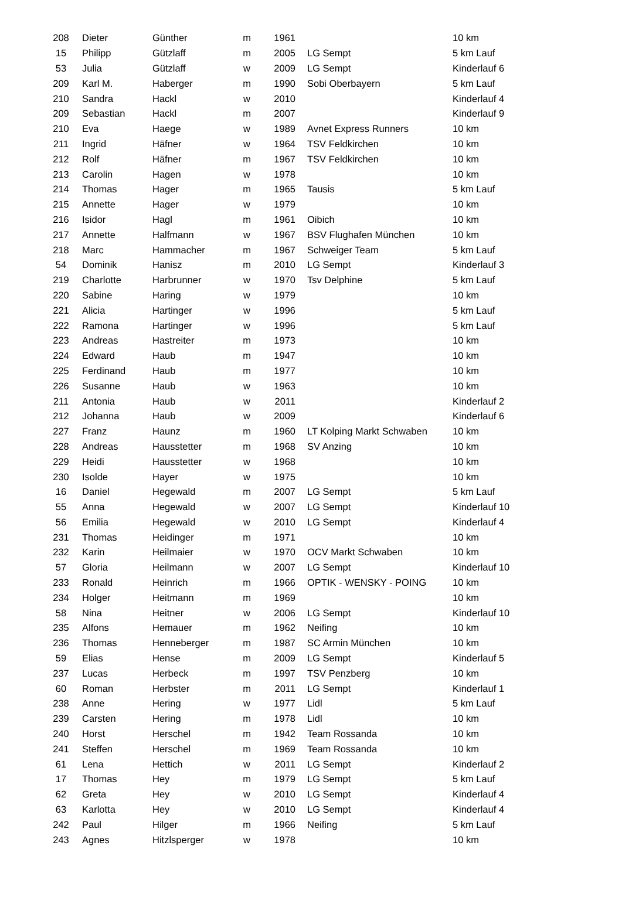| 208 | Dieter | Günther | m | 1961 | | 10 km |
| 15 | Philipp | Gützlaff | m | 2005 | LG Sempt | 5 km Lauf |
| 53 | Julia | Gützlaff | w | 2009 | LG Sempt | Kinderlauf 6 |
| 209 | Karl M. | Haberger | m | 1990 | Sobi Oberbayern | 5 km Lauf |
| 210 | Sandra | Hackl | w | 2010 | | Kinderlauf 4 |
| 209 | Sebastian | Hackl | m | 2007 | | Kinderlauf 9 |
| 210 | Eva | Haege | w | 1989 | Avnet Express Runners | 10 km |
| 211 | Ingrid | Häfner | w | 1964 | TSV Feldkirchen | 10 km |
| 212 | Rolf | Häfner | m | 1967 | TSV Feldkirchen | 10 km |
| 213 | Carolin | Hagen | w | 1978 | | 10 km |
| 214 | Thomas | Hager | m | 1965 | Tausis | 5 km Lauf |
| 215 | Annette | Hager | w | 1979 | | 10 km |
| 216 | Isidor | Hagl | m | 1961 | Oibich | 10 km |
| 217 | Annette | Halfmann | w | 1967 | BSV Flughafen München | 10 km |
| 218 | Marc | Hammacher | m | 1967 | Schweiger Team | 5 km Lauf |
| 54 | Dominik | Hanisz | m | 2010 | LG Sempt | Kinderlauf 3 |
| 219 | Charlotte | Harbrunner | w | 1970 | Tsv Delphine | 5 km Lauf |
| 220 | Sabine | Haring | w | 1979 | | 10 km |
| 221 | Alicia | Hartinger | w | 1996 | | 5 km Lauf |
| 222 | Ramona | Hartinger | w | 1996 | | 5 km Lauf |
| 223 | Andreas | Hastreiter | m | 1973 | | 10 km |
| 224 | Edward | Haub | m | 1947 | | 10 km |
| 225 | Ferdinand | Haub | m | 1977 | | 10 km |
| 226 | Susanne | Haub | w | 1963 | | 10 km |
| 211 | Antonia | Haub | w | 2011 | | Kinderlauf 2 |
| 212 | Johanna | Haub | w | 2009 | | Kinderlauf 6 |
| 227 | Franz | Haunz | m | 1960 | LT Kolping Markt Schwaben | 10 km |
| 228 | Andreas | Hausstetter | m | 1968 | SV Anzing | 10 km |
| 229 | Heidi | Hausstetter | w | 1968 | | 10 km |
| 230 | Isolde | Hayer | w | 1975 | | 10 km |
| 16 | Daniel | Hegewald | m | 2007 | LG Sempt | 5 km Lauf |
| 55 | Anna | Hegewald | w | 2007 | LG Sempt | Kinderlauf 10 |
| 56 | Emilia | Hegewald | w | 2010 | LG Sempt | Kinderlauf 4 |
| 231 | Thomas | Heidinger | m | 1971 | | 10 km |
| 232 | Karin | Heilmaier | w | 1970 | OCV Markt Schwaben | 10 km |
| 57 | Gloria | Heilmann | w | 2007 | LG Sempt | Kinderlauf 10 |
| 233 | Ronald | Heinrich | m | 1966 | OPTIK - WENSKY - POING | 10 km |
| 234 | Holger | Heitmann | m | 1969 | | 10 km |
| 58 | Nina | Heitner | w | 2006 | LG Sempt | Kinderlauf 10 |
| 235 | Alfons | Hemauer | m | 1962 | Neifing | 10 km |
| 236 | Thomas | Henneberger | m | 1987 | SC Armin München | 10 km |
| 59 | Elias | Hense | m | 2009 | LG Sempt | Kinderlauf 5 |
| 237 | Lucas | Herbeck | m | 1997 | TSV Penzberg | 10 km |
| 60 | Roman | Herbster | m | 2011 | LG Sempt | Kinderlauf 1 |
| 238 | Anne | Hering | w | 1977 | Lidl | 5 km Lauf |
| 239 | Carsten | Hering | m | 1978 | Lidl | 10 km |
| 240 | Horst | Herschel | m | 1942 | Team Rossanda | 10 km |
| 241 | Steffen | Herschel | m | 1969 | Team Rossanda | 10 km |
| 61 | Lena | Hettich | w | 2011 | LG Sempt | Kinderlauf 2 |
| 17 | Thomas | Hey | m | 1979 | LG Sempt | 5 km Lauf |
| 62 | Greta | Hey | w | 2010 | LG Sempt | Kinderlauf 4 |
| 63 | Karlotta | Hey | w | 2010 | LG Sempt | Kinderlauf 4 |
| 242 | Paul | Hilger | m | 1966 | Neifing | 5 km Lauf |
| 243 | Agnes | Hitzlsperger | w | 1978 | | 10 km |